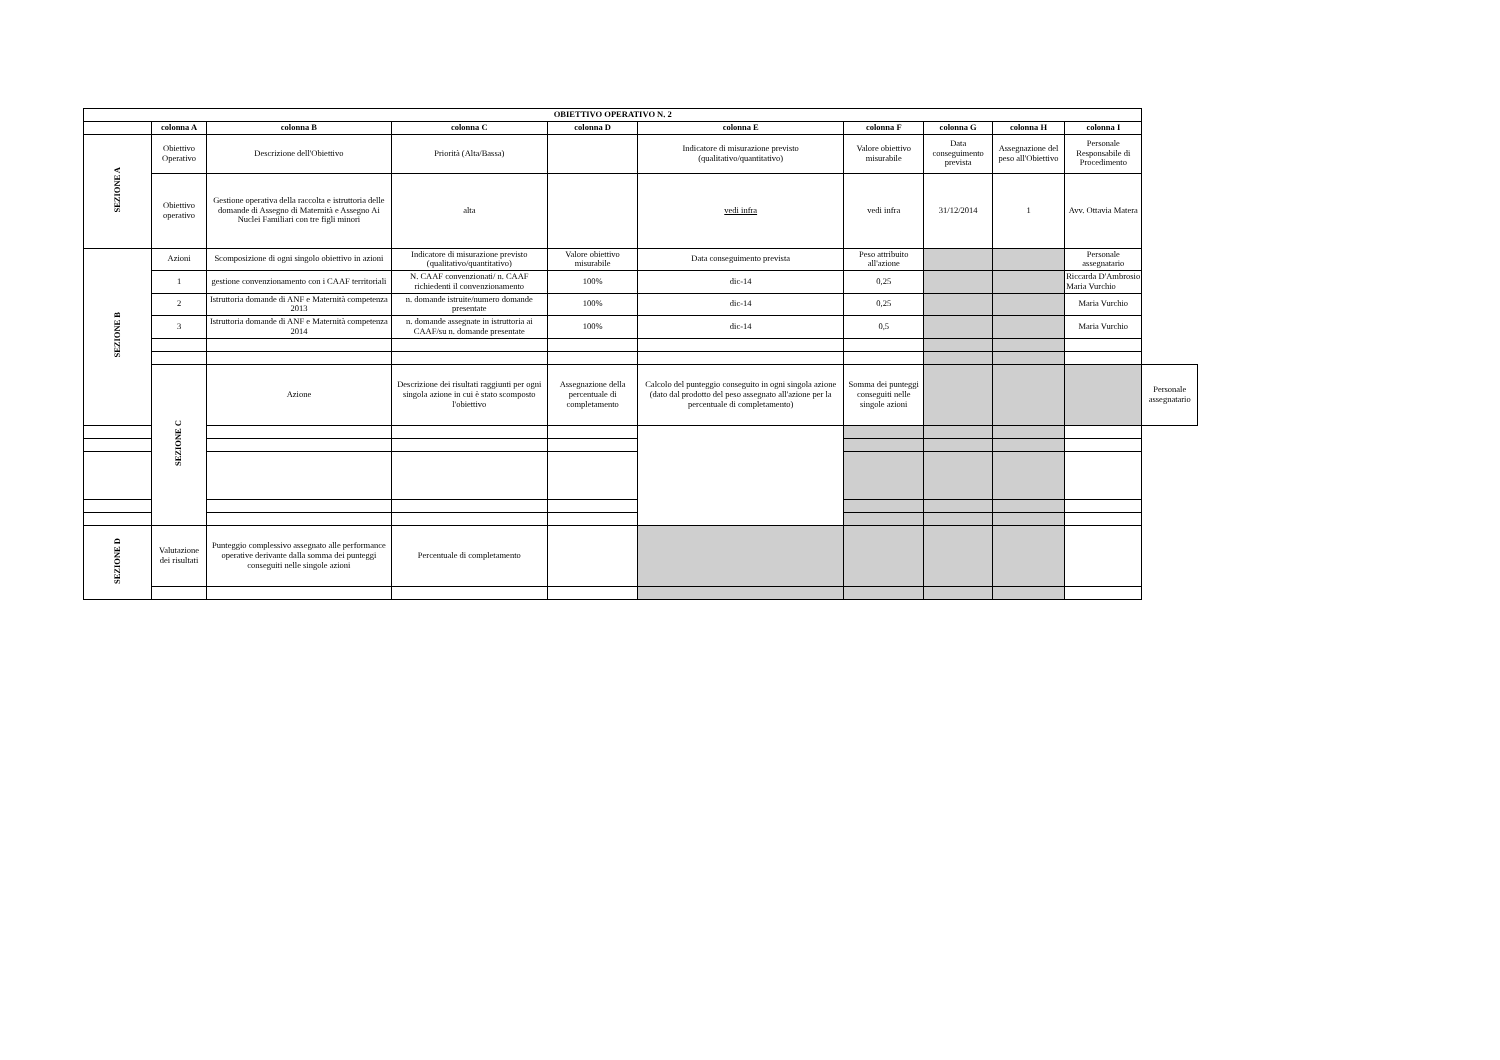| OBIETTIVO OPERATIVO N. 2 | | | | | | | | | | |
| --- | --- | --- | --- | --- | --- | --- | --- | --- | --- | --- |
| | colonna A | colonna B | colonna C | colonna D | colonna E | colonna F | colonna G | colonna H | colonna I | |
| SEZIONE A | Obiettivo Operativo | Descrizione dell'Obiettivo | Priorità (Alta/Bassa) | | Indicatore di misurazione previsto (qualitativo/quantitativo) | Valore obiettivo misurabile | Data conseguimento prevista | Assegnazione del peso all'Obiettivo | Personale Responsabile di Procedimento | |
| | Obiettivo operativo | Gestione operativa della raccolta e istruttoria delle domande di Assegno di Maternità e Assegno Ai Nuclei Familiari con tre figli minori | alta | | vedi infra | vedi infra | 31/12/2014 | 1 | Avv. Ottavia Matera | |
| SEZIONE B | Azioni | Scomposizione di ogni singolo obiettivo in azioni | Indicatore di misurazione previsto (qualitativo/quantitativo) | Valore obiettivo misurabile | Data conseguimento prevista | Peso attribuito all'azione | | | Personale assegnatario | |
| | 1 | gestione convenzionamento con i CAAF territoriali | N. CAAF convenzionati/ n. CAAF richiedenti il convenzionamento | 100% | dic-14 | 0,25 | | | Riccarda D'Ambrosio Maria Vurchio | |
| | 2 | Istruttoria domande di ANF e Maternità competenza 2013 | n. domande istruite/numero domande presentate | 100% | dic-14 | 0,25 | | | Maria Vurchio | |
| | 3 | Istruttoria domande di ANF e Maternità competenza 2014 | n. domande assegnate in istruttoria ai CAAF/su n. domande presentate | 100% | dic-14 | 0,5 | | | Maria Vurchio | |
| | SEZIONE C | Azione | Descrizione dei risultati raggiunti per ogni singola azione in cui è stato scomposto l'obiettivo | Assegnazione della percentuale di completamento | Calcolo del punteggio conseguito in ogni singola azione (dato dal prodotto del peso assegnato all'azione per la percentuale di completamento) | Somma dei punteggi conseguiti nelle singole azioni | | | | Personale assegnatario |
| SEZIONE D | Valutazione dei risultati | Punteggio complessivo assegnato alle performance operative derivante dalla somma dei punteggi conseguiti nelle singole azioni | Percentuale di completamento | | | | | | | |